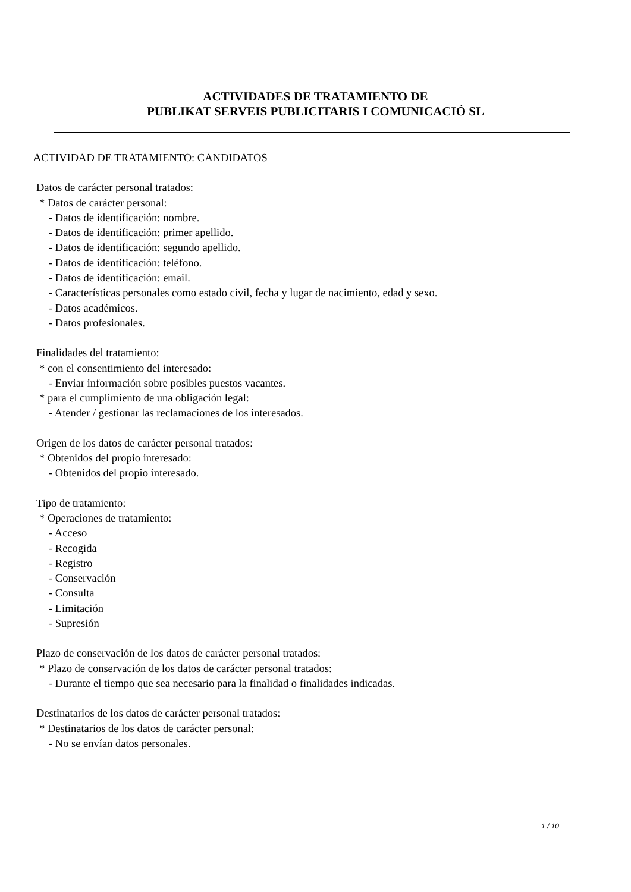ACTIVIDADES DE TRATAMIENTO DE
PUBLIKAT SERVEIS PUBLICITARIS I COMUNICACIÓ SL
ACTIVIDAD DE TRATAMIENTO: CANDIDATOS
Datos de carácter personal tratados:
* Datos de carácter personal:
- Datos de identificación: nombre.
- Datos de identificación: primer apellido.
- Datos de identificación: segundo apellido.
- Datos de identificación: teléfono.
- Datos de identificación: email.
- Características personales como estado civil, fecha y lugar de nacimiento, edad y sexo.
- Datos académicos.
- Datos profesionales.
Finalidades del tratamiento:
* con el consentimiento del interesado:
- Enviar información sobre posibles puestos vacantes.
* para el cumplimiento de una obligación legal:
- Atender / gestionar las reclamaciones de los interesados.
Origen de los datos de carácter personal tratados:
* Obtenidos del propio interesado:
- Obtenidos del propio interesado.
Tipo de tratamiento:
* Operaciones de tratamiento:
- Acceso
- Recogida
- Registro
- Conservación
- Consulta
- Limitación
- Supresión
Plazo de conservación de los datos de carácter personal tratados:
* Plazo de conservación de los datos de carácter personal tratados:
- Durante el tiempo que sea necesario para la finalidad o finalidades indicadas.
Destinatarios de los datos de carácter personal tratados:
* Destinatarios de los datos de carácter personal:
- No se envían datos personales.
1 / 10